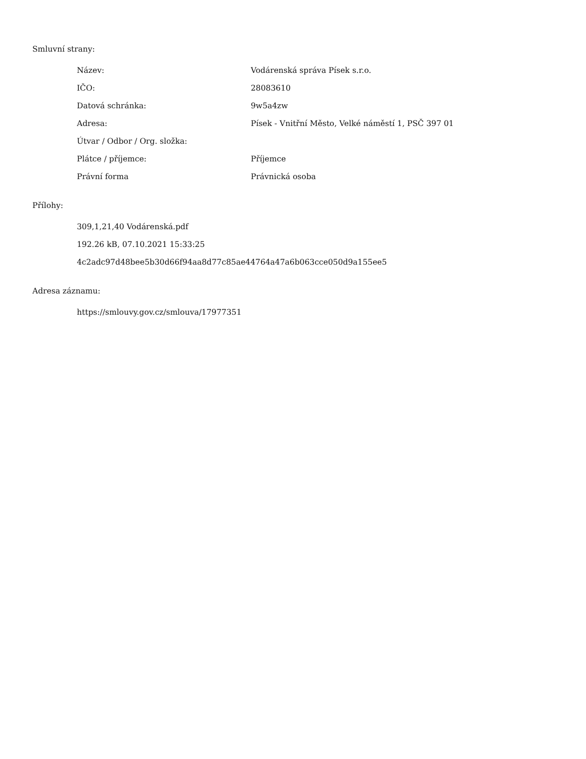Smluvní strany:
| Název: | Vodárenská správa Písek s.r.o. |
| IČO: | 28083610 |
| Datová schránka: | 9w5a4zw |
| Adresa: | Písek - Vnitřní Město, Velké náměstí 1, PSČ 397 01 |
| Útvar / Odbor / Org. složka: | |
| Plátce / příjemce: | Příjemce |
| Právní forma | Právnická osoba |
Přílohy:
309,1,21,40 Vodárenská.pdf
192.26 kB, 07.10.2021 15:33:25
4c2adc97d48bee5b30d66f94aa8d77c85ae44764a47a6b063cce050d9a155ee5
Adresa záznamu:
https://smlouvy.gov.cz/smlouva/17977351